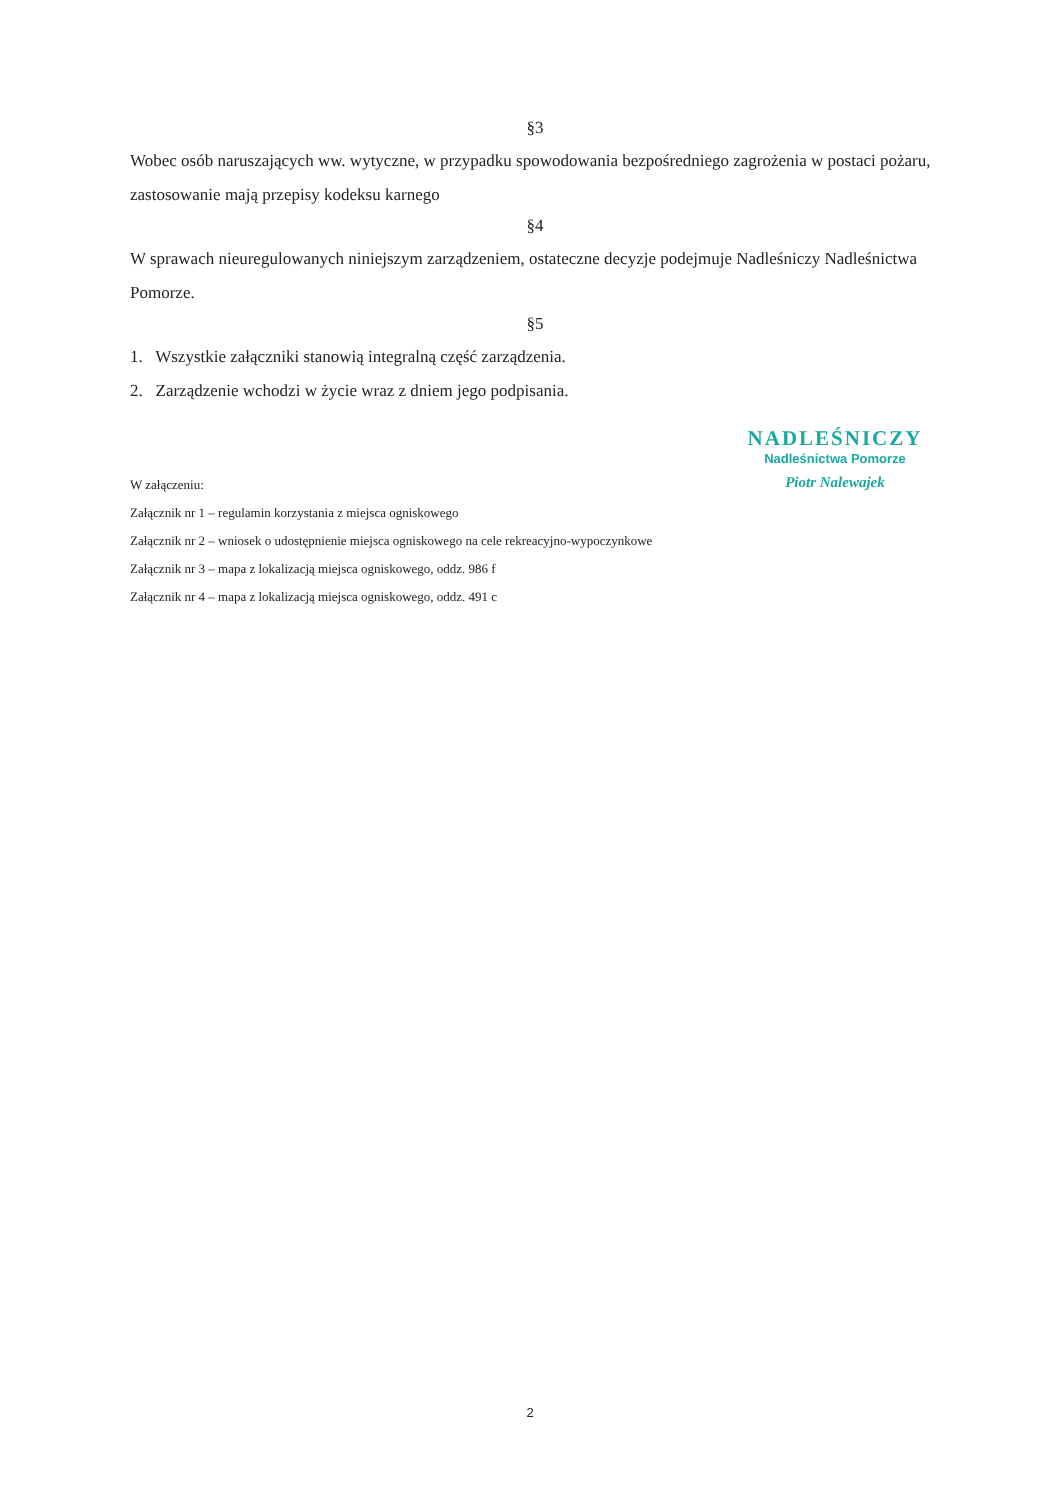§3
Wobec osób naruszających ww. wytyczne, w przypadku spowodowania bezpośredniego zagrożenia w postaci pożaru, zastosowanie mają przepisy kodeksu karnego
§4
W sprawach nieuregulowanych niniejszym zarządzeniem, ostateczne decyzje podejmuje Nadleśniczy Nadleśnictwa Pomorze.
§5
1. Wszystkie załączniki stanowią integralną część zarządzenia.
2. Zarządzenie wchodzi w życie wraz z dniem jego podpisania.
NADLEŚNICZY
Nadleśnictwa Pomorze
Piotr Nalewajek
W załączeniu:
Załącznik nr 1 – regulamin korzystania z miejsca ogniskowego
Załącznik nr 2 – wniosek o udostępnienie miejsca ogniskowego na cele rekreacyjno-wypoczynkowe
Załącznik nr 3 – mapa z lokalizacją miejsca ogniskowego, oddz. 986 f
Załącznik nr 4 – mapa z lokalizacją miejsca ogniskowego, oddz. 491 c
2